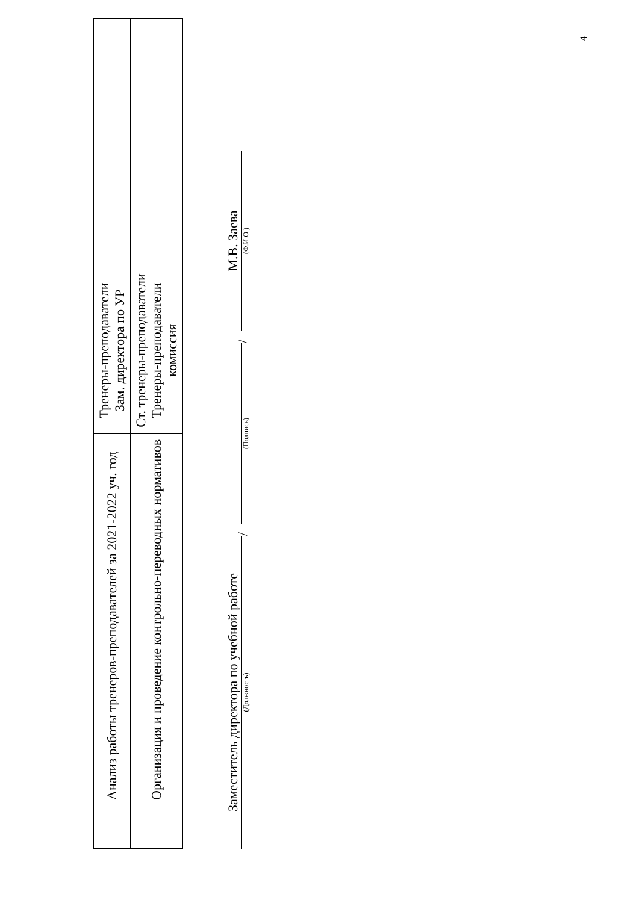| | Анализ работы тренеров-преподавателей за 2021-2022 уч. год | Тренеры-преподаватели Зам. директора по УР | |
| | Организация и проведение контрольно-переводных нормативов | Ст. тренеры-преподаватели Тренеры-преподаватели комиссия | |
Заместитель директора по учебной работе
(Должность)
/
(Подпись)
/
М.В. Заева
(Ф.И.О.)
4